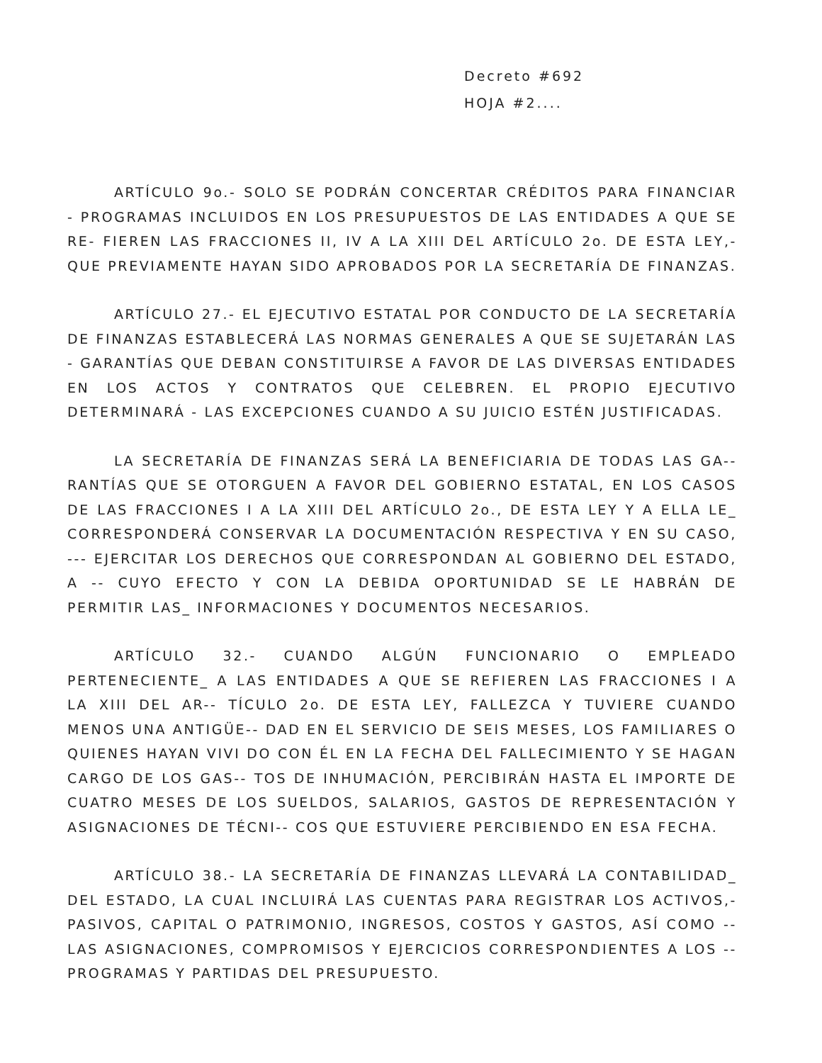Decreto #692
HOJA #2....
ARTÍCULO 9o.- SOLO SE PODRÁN CONCERTAR CRÉDITOS PARA FINANCIAR - PROGRAMAS INCLUIDOS EN LOS PRESUPUESTOS DE LAS ENTIDADES A QUE SE RE- FIEREN LAS FRACCIONES II, IV A LA XIII DEL ARTÍCULO 2o. DE ESTA LEY,- QUE PREVIAMENTE HAYAN SIDO APROBADOS POR LA SECRETARÍA DE FINANZAS.
ARTÍCULO 27.- EL EJECUTIVO ESTATAL POR CONDUCTO DE LA SECRETARÍA DE FINANZAS ESTABLECERÁ LAS NORMAS GENERALES A QUE SE SUJETARÁN LAS - GARANTÍAS QUE DEBAN CONSTITUIRSE A FAVOR DE LAS DIVERSAS ENTIDADES EN LOS ACTOS Y CONTRATOS QUE CELEBREN. EL PROPIO EJECUTIVO DETERMINARÁ - LAS EXCEPCIONES CUANDO A SU JUICIO ESTÉN JUSTIFICADAS.
LA SECRETARÍA DE FINANZAS SERÁ LA BENEFICIARIA DE TODAS LAS GA-- RANTÍAS QUE SE OTORGUEN A FAVOR DEL GOBIERNO ESTATAL, EN LOS CASOS DE LAS FRACCIONES I A LA XIII DEL ARTÍCULO 2o., DE ESTA LEY Y A ELLA LE_ CORRESPONDERÁ CONSERVAR LA DOCUMENTACIÓN RESPECTIVA Y EN SU CASO, --- EJERCITAR LOS DERECHOS QUE CORRESPONDAN AL GOBIERNO DEL ESTADO, A -- CUYO EFECTO Y CON LA DEBIDA OPORTUNIDAD SE LE HABRÁN DE PERMITIR LAS_ INFORMACIONES Y DOCUMENTOS NECESARIOS.
ARTÍCULO 32.- CUANDO ALGÚN FUNCIONARIO O EMPLEADO PERTENECIENTE_ A LAS ENTIDADES A QUE SE REFIEREN LAS FRACCIONES I A LA XIII DEL AR-- TÍCULO 2o. DE ESTA LEY, FALLEZCA Y TUVIERE CUANDO MENOS UNA ANTIGÜE-- DAD EN EL SERVICIO DE SEIS MESES, LOS FAMILIARES O QUIENES HAYAN VIVI DO CON ÉL EN LA FECHA DEL FALLECIMIENTO Y SE HAGAN CARGO DE LOS GAS-- TOS DE INHUMACIÓN, PERCIBIRÁN HASTA EL IMPORTE DE CUATRO MESES DE LOS SUELDOS, SALARIOS, GASTOS DE REPRESENTACIÓN Y ASIGNACIONES DE TÉCNI-- COS QUE ESTUVIERE PERCIBIENDO EN ESA FECHA.
ARTÍCULO 38.- LA SECRETARÍA DE FINANZAS LLEVARÁ LA CONTABILIDAD_ DEL ESTADO, LA CUAL INCLUIRÁ LAS CUENTAS PARA REGISTRAR LOS ACTIVOS,- PASIVOS, CAPITAL O PATRIMONIO, INGRESOS, COSTOS Y GASTOS, ASÍ COMO -- LAS ASIGNACIONES, COMPROMISOS Y EJERCICIOS CORRESPONDIENTES A LOS -- PROGRAMAS Y PARTIDAS DEL PRESUPUESTO.